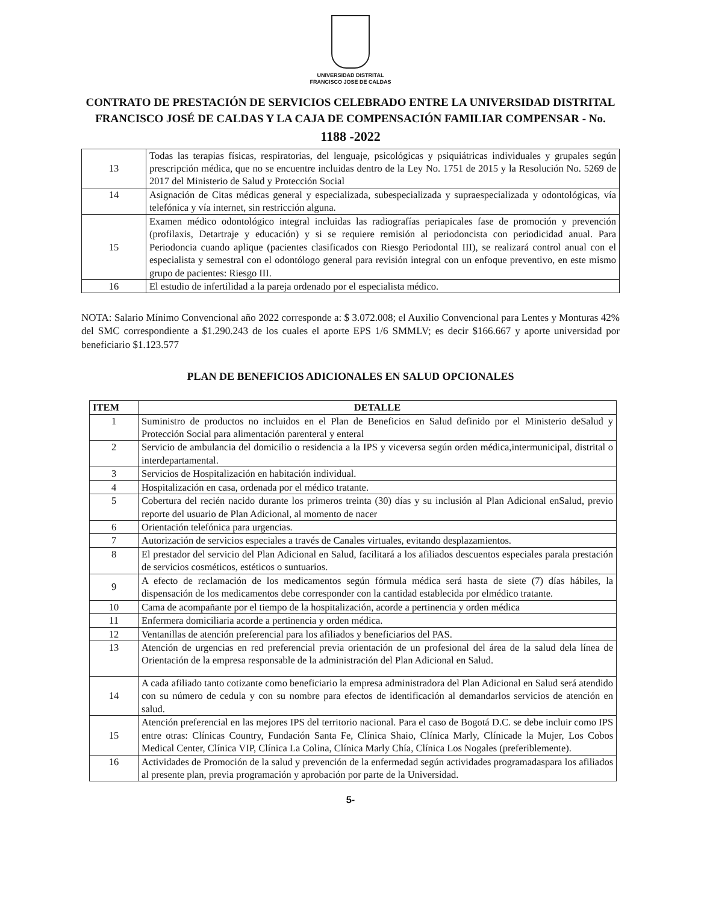UNIVERSIDAD DISTRITAL
FRANCISCO JOSE DE CALDAS
CONTRATO DE PRESTACIÓN DE SERVICIOS CELEBRADO ENTRE LA UNIVERSIDAD DISTRITAL FRANCISCO JOSÉ DE CALDAS Y LA CAJA DE COMPENSACIÓN FAMILIAR COMPENSAR - No. 1188 -2022
| 13 | Todas las terapias físicas, respiratorias, del lenguaje, psicológicas y psiquiátricas individuales y grupales según prescripción médica, que no se encuentre incluidas dentro de la Ley No. 1751 de 2015 y la Resolución No. 5269 de 2017 del Ministerio de Salud y Protección Social |
| 14 | Asignación de Citas médicas general y especializada, subespecializada y supraespecializada y odontológicas, vía telefónica y vía internet, sin restricción alguna. |
| 15 | Examen médico odontológico integral incluidas las radiografías periapicales fase de promoción y prevención (profilaxis, Detartraje y educación) y si se requiere remisión al periodoncista con periodicidad anual. Para Periodoncia cuando aplique (pacientes clasificados con Riesgo Periodontal III), se realizará control anual con el especialista y semestral con el odontólogo general para revisión integral con un enfoque preventivo, en este mismo grupo de pacientes: Riesgo III. |
| 16 | El estudio de infertilidad a la pareja ordenado por el especialista médico. |
NOTA: Salario Mínimo Convencional año 2022 corresponde a: $ 3.072.008; el Auxilio Convencional para Lentes y Monturas 42% del SMC correspondiente a $1.290.243 de los cuales el aporte EPS 1/6 SMMLV; es decir $166.667 y aporte universidad por beneficiario $1.123.577
PLAN DE BENEFICIOS ADICIONALES EN SALUD OPCIONALES
| ITEM | DETALLE |
| --- | --- |
| 1 | Suministro de productos no incluidos en el Plan de Beneficios en Salud definido por el Ministerio deSalud y Protección Social para alimentación parenteral y enteral |
| 2 | Servicio de ambulancia del domicilio o residencia a la IPS y viceversa según orden médica,intermunicipal, distrital o interdepartamental. |
| 3 | Servicios de Hospitalización en habitación individual. |
| 4 | Hospitalización en casa, ordenada por el médico tratante. |
| 5 | Cobertura del recién nacido durante los primeros treinta (30) días y su inclusión al Plan Adicional enSalud, previo reporte del usuario de Plan Adicional, al momento de nacer |
| 6 | Orientación telefónica para urgencias. |
| 7 | Autorización de servicios especiales a través de Canales virtuales, evitando desplazamientos. |
| 8 | El prestador del servicio del Plan Adicional en Salud, facilitará a los afiliados descuentos especiales parala prestación de servicios cosméticos, estéticos o suntuarios. |
| 9 | A efecto de reclamación de los medicamentos según fórmula médica será hasta de siete (7) días hábiles, la dispensación de los medicamentos debe corresponder con la cantidad establecida por elmédico tratante. |
| 10 | Cama de acompañante por el tiempo de la hospitalización, acorde a pertinencia y orden médica |
| 11 | Enfermera domiciliaria acorde a pertinencia y orden médica. |
| 12 | Ventanillas de atención preferencial para los afiliados y beneficiarios del PAS. |
| 13 | Atención de urgencias en red preferencial previa orientación de un profesional del área de la salud dela línea de Orientación de la empresa responsable de la administración del Plan Adicional en Salud. |
| 14 | A cada afiliado tanto cotizante como beneficiario la empresa administradora del Plan Adicional en Salud será atendido con su número de cedula y con su nombre para efectos de identificación al demandarlos servicios de atención en salud. |
| 15 | Atención preferencial en las mejores IPS del territorio nacional. Para el caso de Bogotá D.C. se debe incluir como IPS entre otras: Clínicas Country, Fundación Santa Fe, Clínica Shaio, Clínica Marly, Clínicade la Mujer, Los Cobos Medical Center, Clínica VIP, Clínica La Colina, Clínica Marly Chía, Clínica Los Nogales (preferiblemente). |
| 16 | Actividades de Promoción de la salud y prevención de la enfermedad según actividades programadaspara los afiliados al presente plan, previa programación y aprobación por parte de la Universidad. |
5-